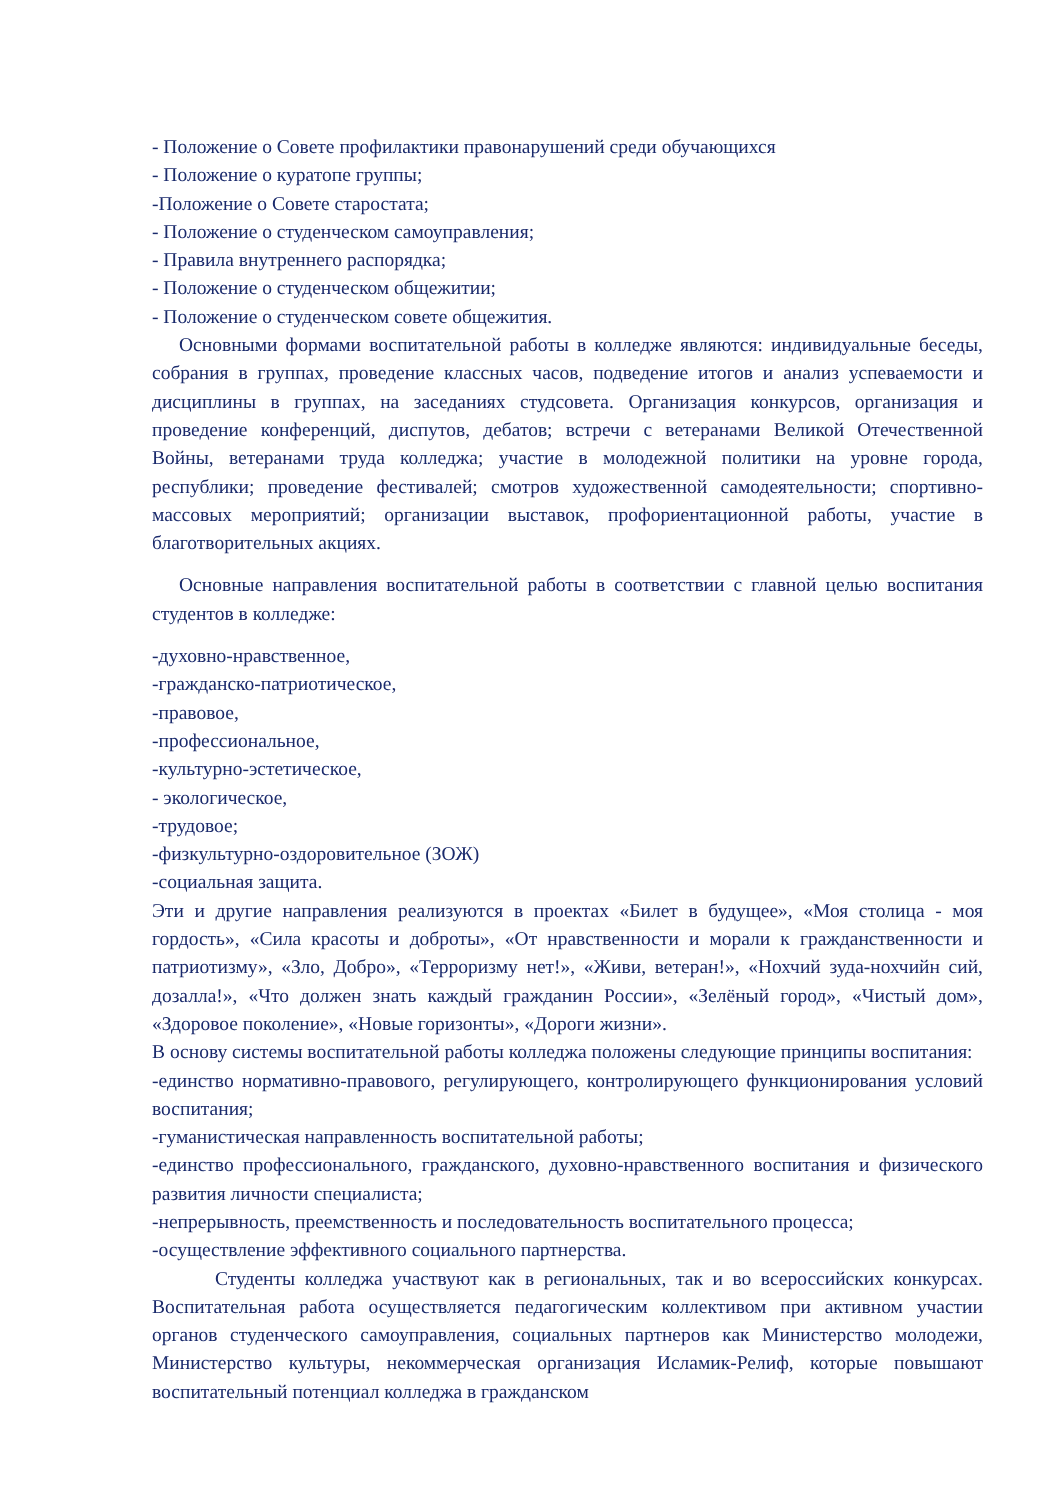- Положение о Совете профилактики правонарушений среди обучающихся
- Положение о куратопе группы;
-Положение о Совете старостата;
- Положение о студенческом самоуправления;
- Правила внутреннего распорядка;
- Положение о студенческом общежитии;
- Положение о студенческом совете общежития.
Основными формами воспитательной работы в колледже являются: индивидуальные беседы, собрания в группах, проведение классных часов, подведение итогов и анализ успеваемости и дисциплины в группах, на заседаниях студсовета. Организация конкурсов, организация и проведение конференций, диспутов, дебатов; встречи с ветеранами Великой Отечественной Войны, ветеранами труда колледжа; участие в молодежной политики на уровне города, республики; проведение фестивалей; смотров художественной самодеятельности; спортивно-массовых мероприятий; организации выставок, профориентационной работы, участие в благотворительных акциях.
Основные направления воспитательной работы в соответствии с главной целью воспитания студентов в колледже:
-духовно-нравственное,
-гражданско-патриотическое,
-правовое,
-профессиональное,
-культурно-эстетическое,
- экологическое,
-трудовое;
-физкультурно-оздоровительное (ЗОЖ)
-социальная защита.
Эти и другие направления реализуются в проектах «Билет в будущее», «Моя столица - моя гордость», «Сила красоты и доброты», «От нравственности и морали к гражданственности и патриотизму», «Зло, Добро», «Терроризму нет!», «Живи, ветеран!», «Нохчий зуда-нохчийн сий, дозалла!», «Что должен знать каждый гражданин России», «Зелёный город», «Чистый дом», «Здоровое поколение», «Новые горизонты», «Дороги жизни».
В основу системы воспитательной работы колледжа положены следующие принципы воспитания:
-единство нормативно-правового, регулирующего, контролирующего функционирования условий воспитания;
-гуманистическая направленность воспитательной работы;
-единство профессионального, гражданского, духовно-нравственного воспитания и физического развития личности специалиста;
-непрерывность, преемственность и последовательность воспитательного процесса;
-осуществление эффективного социального партнерства.
Студенты колледжа участвуют как в региональных, так и во всероссийских конкурсах. Воспитательная работа осуществляется педагогическим коллективом при активном участии органов студенческого самоуправления, социальных партнеров как Министерство молодежи, Министерство культуры, некоммерческая организация Исламик-Релиф, которые повышают воспитательный потенциал колледжа в гражданском